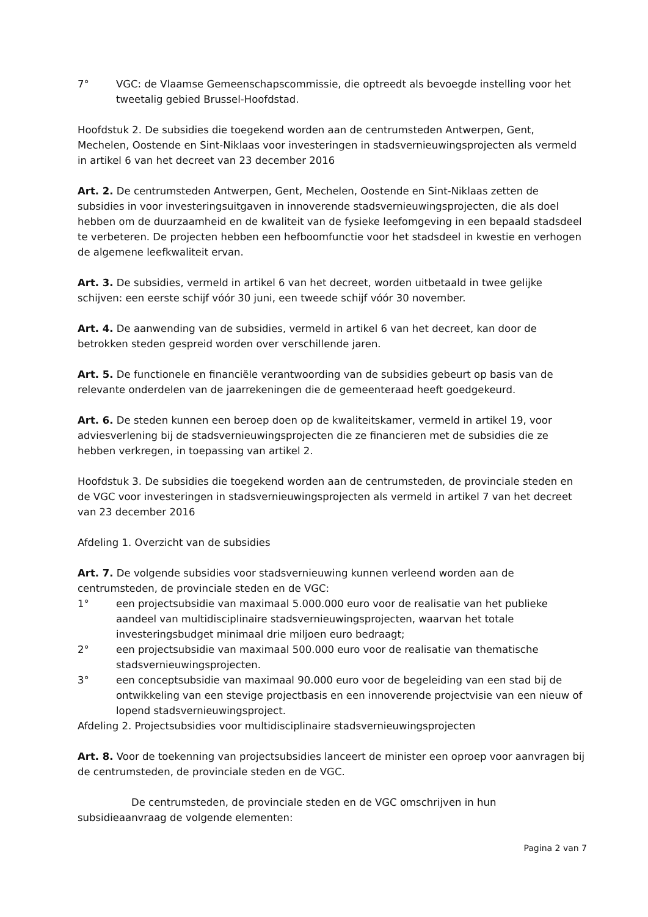7° VGC: de Vlaamse Gemeenschapscommissie, die optreedt als bevoegde instelling voor het tweetalig gebied Brussel-Hoofdstad.
Hoofdstuk 2. De subsidies die toegekend worden aan de centrumsteden Antwerpen, Gent, Mechelen, Oostende en Sint-Niklaas voor investeringen in stadsvernieuwingsprojecten als vermeld in artikel 6 van het decreet van 23 december 2016
Art. 2. De centrumsteden Antwerpen, Gent, Mechelen, Oostende en Sint-Niklaas zetten de subsidies in voor investeringsuitgaven in innoverende stadsvernieuwingsprojecten, die als doel hebben om de duurzaamheid en de kwaliteit van de fysieke leefomgeving in een bepaald stadsdeel te verbeteren. De projecten hebben een hefboomfunctie voor het stadsdeel in kwestie en verhogen de algemene leefkwaliteit ervan.
Art. 3. De subsidies, vermeld in artikel 6 van het decreet, worden uitbetaald in twee gelijke schijven: een eerste schijf vóór 30 juni, een tweede schijf vóór 30 november.
Art. 4. De aanwending van de subsidies, vermeld in artikel 6 van het decreet, kan door de betrokken steden gespreid worden over verschillende jaren.
Art. 5. De functionele en financiële verantwoording van de subsidies gebeurt op basis van de relevante onderdelen van de jaarrekeningen die de gemeenteraad heeft goedgekeurd.
Art. 6. De steden kunnen een beroep doen op de kwaliteitskamer, vermeld in artikel 19, voor adviesverlening bij de stadsvernieuwingsprojecten die ze financieren met de subsidies die ze hebben verkregen, in toepassing van artikel 2.
Hoofdstuk 3. De subsidies die toegekend worden aan de centrumsteden, de provinciale steden en de VGC voor investeringen in stadsvernieuwingsprojecten als vermeld in artikel 7 van het decreet van 23 december 2016
Afdeling 1. Overzicht van de subsidies
Art. 7. De volgende subsidies voor stadsvernieuwing kunnen verleend worden aan de centrumsteden, de provinciale steden en de VGC:
1° een projectsubsidie van maximaal 5.000.000 euro voor de realisatie van het publieke aandeel van multidisciplinaire stadsvernieuwingsprojecten, waarvan het totale investeringsbudget minimaal drie miljoen euro bedraagt;
2° een projectsubsidie van maximaal 500.000 euro voor de realisatie van thematische stadsvernieuwingsprojecten.
3° een conceptsubsidie van maximaal 90.000 euro voor de begeleiding van een stad bij de ontwikkeling van een stevige projectbasis en een innoverende projectvisie van een nieuw of lopend stadsvernieuwingsproject.
Afdeling 2. Projectsubsidies voor multidisciplinaire stadsvernieuwingsprojecten
Art. 8. Voor de toekenning van projectsubsidies lanceert de minister een oproep voor aanvragen bij de centrumsteden, de provinciale steden en de VGC.
De centrumsteden, de provinciale steden en de VGC omschrijven in hun subsidieaanvraag de volgende elementen:
Pagina 2 van 7